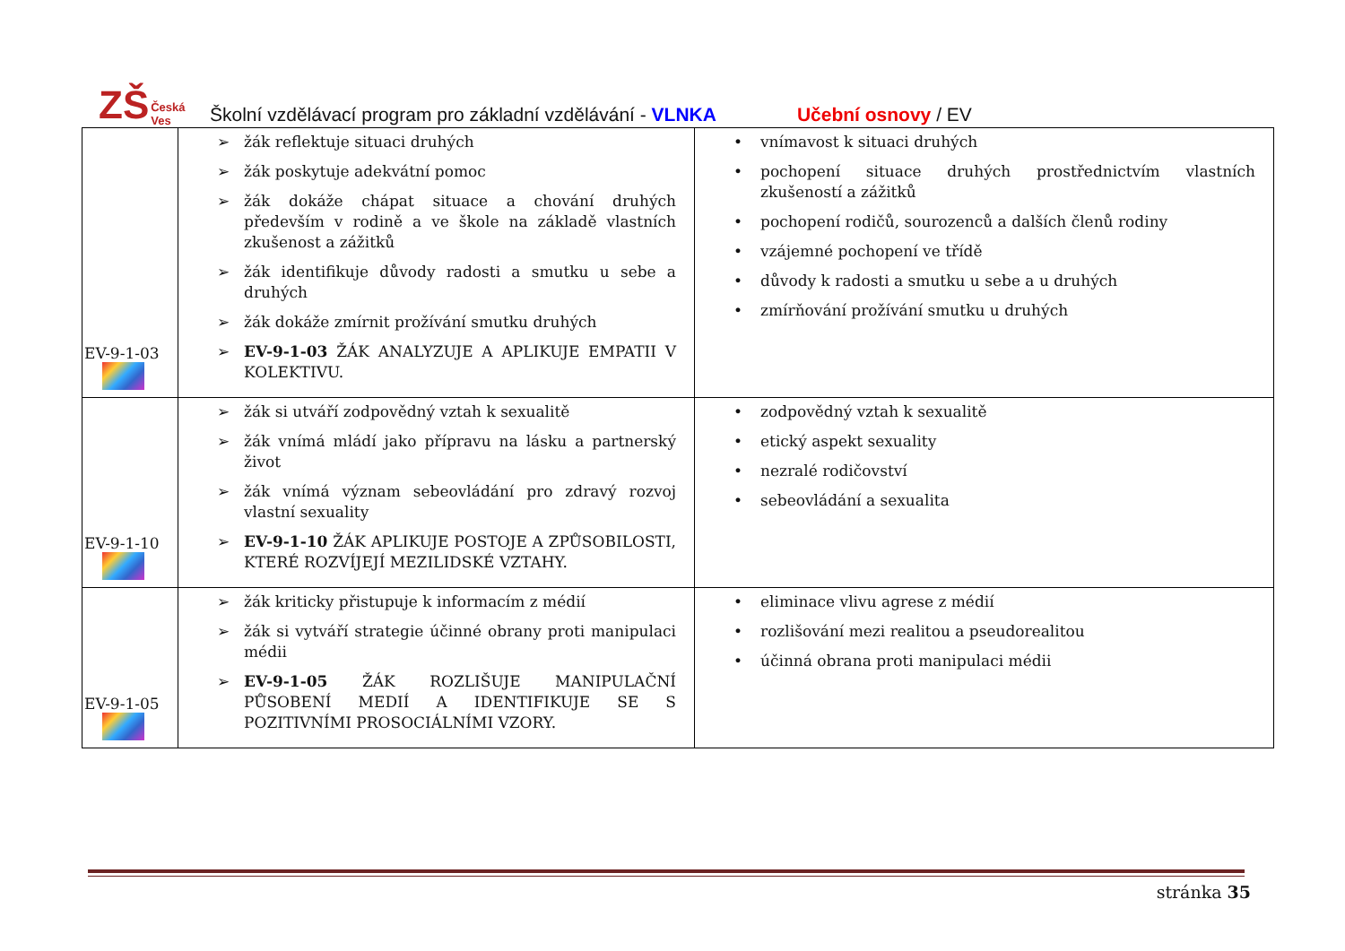ZŠ Česká Ves
Školní vzdělávací program pro základní vzdělávání - VLNKA Učební osnovy / EV
| EV-9-1-03 | ➢ žák reflektuje situaci druhých ➢ žák poskytuje adekvátní pomoc ➢ žák dokáže chápat situace a chování druhých především v rodině a ve škole na základě vlastních zkušenost a zážitků ➢ žák identifikuje důvody radosti a smutku u sebe a druhých ➢ žák dokáže zmírnit prožívání smutku druhých ➢ EV-9-1-03 ŽÁK ANALYZUJE A APLIKUJE EMPATII V KOLEKTIVU. | • vnímavost k situaci druhých • pochopení situace druhých prostřednictvím vlastních zkušeností a zážitků • pochopení rodičů, sourozenců a dalších členů rodiny • vzájemné pochopení ve třídě • důvody k radosti a smutku u sebe a u druhých • zmírňování prožívání smutku u druhých |
| EV-9-1-10 | ➢ žák si utváří zodpovědný vztah k sexualitě ➢ žák vnímá mládí jako přípravu na lásku a partnerský život ➢ žák vnímá význam sebeovládání pro zdravý rozvoj vlastní sexuality ➢ EV-9-1-10 ŽÁK APLIKUJE POSTOJE A ZPŮSOBILOSTI, KTERÉ ROZVÍJEJÍ MEZILIDSKÉ VZTAHY. | • zodpovědný vztah k sexualitě • etický aspekt sexuality • nezralé rodičovství • sebeovládání a sexualita |
| EV-9-1-05 | ➢ žák kriticky přistupuje k informacím z médií ➢ žák si vytváří strategie účinné obrany proti manipulaci médii ➢ EV-9-1-05 ŽÁK ROZLIŠUJE MANIPULAČNÍ PŮSOBENÍ MEDIÍ A IDENTIFIKUJE SE S POZITIVNÍMI PROSOCIÁLNÍMI VZORY. | • eliminace vlivu agrese z médií • rozlišování mezi realitou a pseudorealitou • účinná obrana proti manipulaci médii |
stránka 35